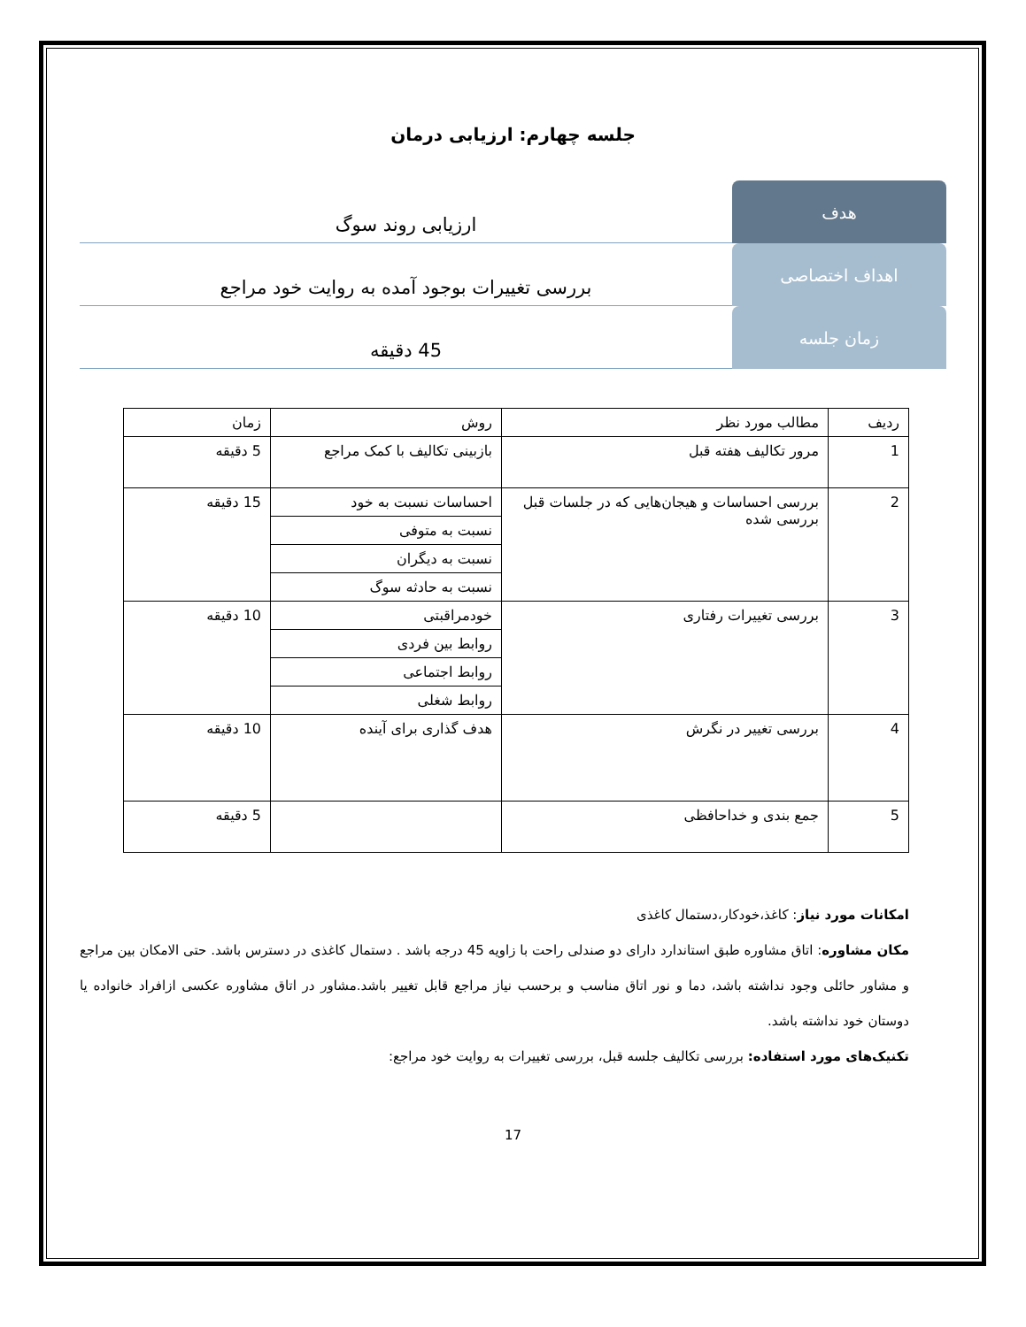جلسه چهارم: ارزیابی درمان
هدف ارزیابی روند سوگ
اهداف اختصاصی بررسی تغییرات بوجود آمده به روایت خود مراجع
زمان جلسه 45 دقیقه
| ردیف | مطالب مورد نظر | روش | زمان |
| --- | --- | --- | --- |
| 1 | مرور تکالیف هفته قبل | بازبینی تکالیف با کمک مراجع | 5 دقیقه |
| 2 | بررسی احساسات و هیجان‌هایی که در جلسات قبل بررسی شده | احساسات نسبت به خود | 15 دقیقه |
| | | نسبت به متوفی | |
| | | نسبت به دیگران | |
| | | نسبت به حادثه سوگ | |
| 3 | بررسی تغییرات رفتاری | خودمراقبتی | 10 دقیقه |
| | | روابط بین فردی | |
| | | روابط اجتماعی | |
| | | روابط شغلی | |
| 4 | بررسی تغییر در نگرش | هدف گذاری برای آینده | 10 دقیقه |
| 5 | جمع بندی و خداحافظی | | 5 دقیقه |
امکانات مورد نیاز: کاغذ،خودکار،دستمال کاغذی
مکان مشاوره: اتاق مشاوره طبق استاندارد دارای دو صندلی راحت با زاویه 45 درجه باشد . دستمال کاغذی در دسترس باشد. حتی الامکان بین مراجع و مشاور حائلی وجود نداشته باشد، دما و نور اتاق مناسب و برحسب نیاز مراجع قابل تغییر باشد.مشاور در اتاق مشاوره عکسی ازافراد خانواده یا دوستان خود نداشته باشد.
تکنیک‌های مورد استفاده: بررسی تکالیف جلسه قبل، بررسی تغییرات به روایت خود مراجع:
17